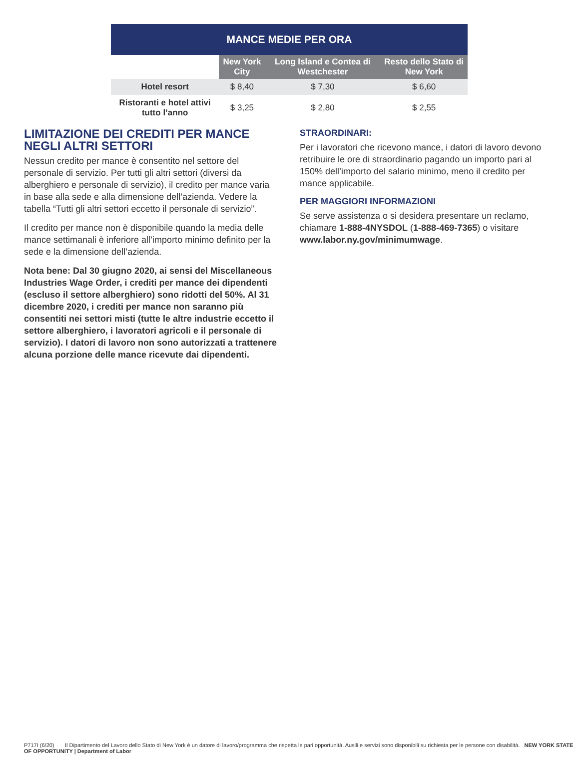| MANCE MEDIE PER ORA | | | |
| --- | --- | --- | --- |
| | New York City | Long Island e Contea di Westchester | Resto dello Stato di New York |
| Hotel resort | $ 8,40 | $ 7,30 | $ 6,60 |
| Ristoranti e hotel attivi tutto l’anno | $ 3,25 | $ 2,80 | $ 2,55 |
LIMITAZIONE DEI CREDITI PER MANCE NEGLI ALTRI SETTORI
Nessun credito per mance è consentito nel settore del personale di servizio. Per tutti gli altri settori (diversi da alberghiero e personale di servizio), il credito per mance varia in base alla sede e alla dimensione dell’azienda. Vedere la tabella “Tutti gli altri settori eccetto il personale di servizio”.
Il credito per mance non è disponibile quando la media delle mance settimanali è inferiore all’importo minimo definito per la sede e la dimensione dell’azienda.
Nota bene: Dal 30 giugno 2020, ai sensi del Miscellaneous Industries Wage Order, i crediti per mance dei dipendenti (escluso il settore alberghiero) sono ridotti del 50%. Al 31 dicembre 2020, i crediti per mance non saranno più consentiti nei settori misti (tutte le altre industrie eccetto il settore alberghiero, i lavoratori agricoli e il personale di servizio). I datori di lavoro non sono autorizzati a trattenere alcuna porzione delle mance ricevute dai dipendenti.
STRAORDINARI:
Per i lavoratori che ricevono mance, i datori di lavoro devono retribuire le ore di straordinario pagando un importo pari al 150% dell’importo del salario minimo, meno il credito per mance applicabile.
PER MAGGIORI INFORMAZIONI
Se serve assistenza o si desidera presentare un reclamo, chiamare 1-888-4NYSDOL (1-888-469-7365) o visitare www.labor.ny.gov/minimumwage.
P717I (6/20) Il Dipartimento del Lavoro dello Stato di New York è un datore di lavoro/programma che rispetta le pari opportunità. Ausili e servizi sono disponibili su richiesta per le persone con disabilità. NEW YORK STATE OF OPPORTUNITY | Department of Labor